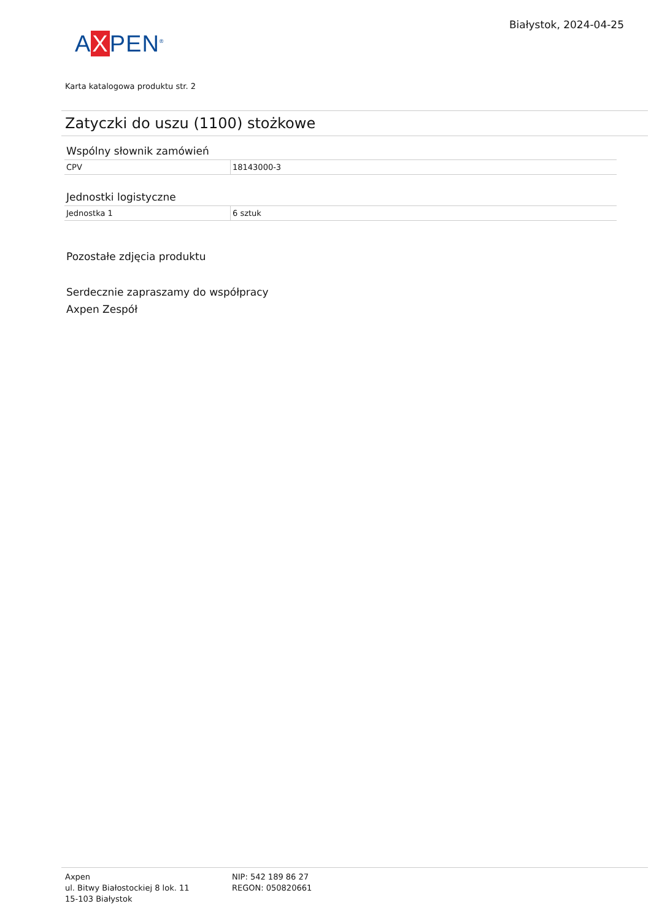AXPEN<sup>®</sup>
Białystok, 2024-04-25
Karta katalogowa produktu str. 2
Zatyczki do uszu (1100) stożkowe
Wspólny słownik zamówień
| CPV | 18143000-3 |
Jednostki logistyczne
| Jednostka 1 | 6 sztuk |
Pozostałe zdjęcia produktu
Serdecznie zapraszamy do współpracy
Axpen Zespół
Axpen
ul. Bitwy Białostockiej 8 lok. 11
15-103 Białystok
NIP: 542 189 86 27
REGON: 050820661